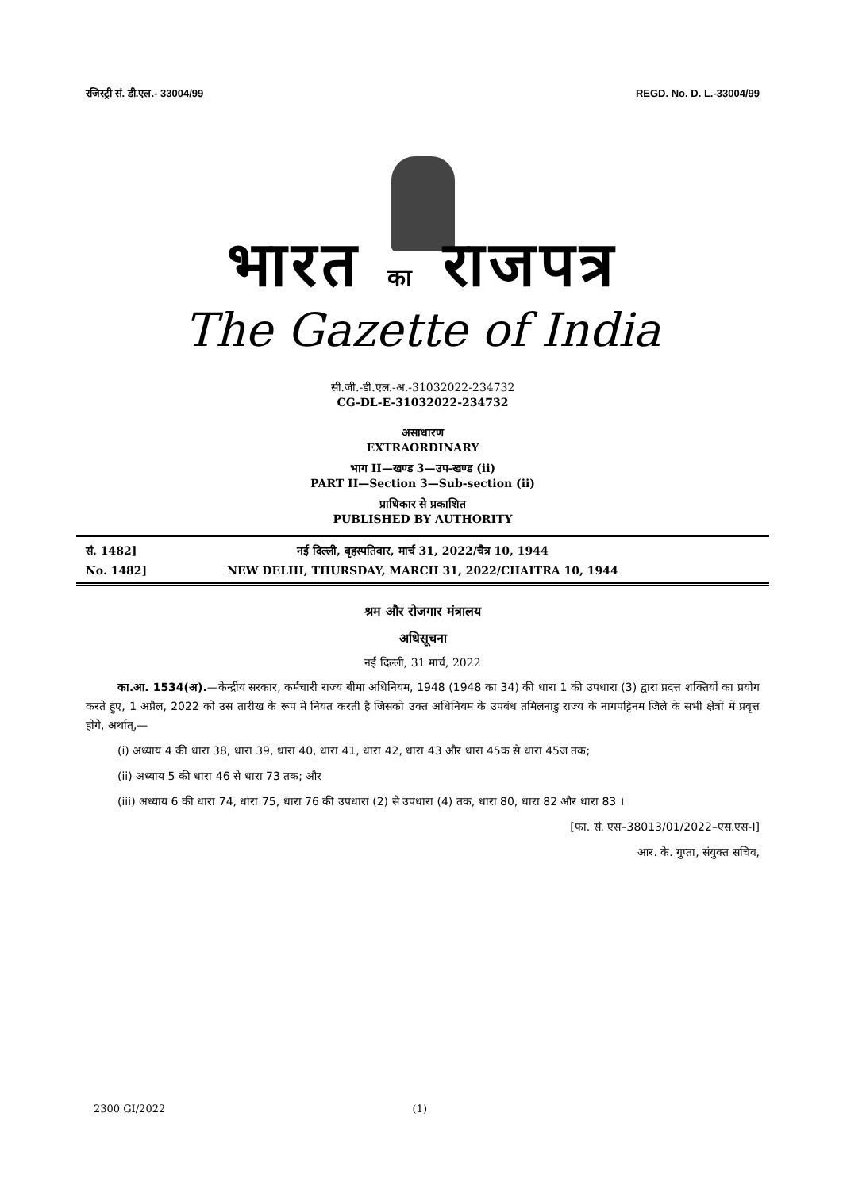रजिस्ट्री सं. डी.एल.- 33004/99 REGD. No. D. L.-33004/99
भारत का राजपत्र
The Gazette of India
सी.जी.-डी.एल.-अ.-31032022-234732
CG-DL-E-31032022-234732
असाधारण
EXTRAORDINARY
भाग II—खण्ड 3—उप-खण्ड (ii)
PART II—Section 3—Sub-section (ii)
प्राधिकार से प्रकाशित
PUBLISHED BY AUTHORITY
सं. 1482] नई दिल्ली, बृहस्पतिवार, मार्च 31, 2022/चैत्र 10, 1944
No. 1482] NEW DELHI, THURSDAY, MARCH 31, 2022/CHAITRA 10, 1944
श्रम और रोजगार मंत्रालय
अधिसूचना
नई दिल्ली, 31 मार्च, 2022
का.आ. 1534(अ).—केन्द्रीय सरकार, कर्मचारी राज्य बीमा अधिनियम, 1948 (1948 का 34) की धारा 1 की उपधारा (3) द्वारा प्रदत्त शक्तियों का प्रयोग करते हुए, 1 अप्रैल, 2022 को उस तारीख के रूप में नियत करती है जिसको उक्त अधिनियम के उपबंध तमिलनाडु राज्य के नागपट्टिनम जिले के सभी क्षेत्रों में प्रवृत्त होंगे, अर्थात्,—
(i) अध्याय 4 की धारा 38, धारा 39, धारा 40, धारा 41, धारा 42, धारा 43 और धारा 45क से धारा 45ज तक;
(ii) अध्याय 5 की धारा 46 से धारा 73 तक; और
(iii) अध्याय 6 की धारा 74, धारा 75, धारा 76 की उपधारा (2) से उपधारा (4) तक, धारा 80, धारा 82 और धारा 83 ।
[फा. सं. एस–38013/01/2022–एस.एस-I]
आर. के. गुप्ता, संयुक्त सचिव,
2300 GI/2022 (1)